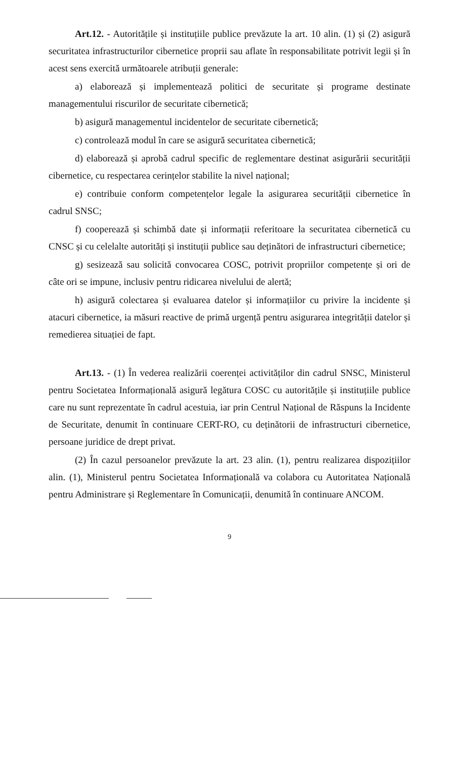Art.12. - Autoritățile și instituțiile publice prevăzute la art. 10 alin. (1) și (2) asigură securitatea infrastructurilor cibernetice proprii sau aflate în responsabilitate potrivit legii și în acest sens exercită următoarele atribuții generale:
a) elaborează și implementează politici de securitate și programe destinate managementului riscurilor de securitate cibernetică;
b) asigură managementul incidentelor de securitate cibernetică;
c) controlează modul în care se asigură securitatea cibernetică;
d) elaborează și aprobă cadrul specific de reglementare destinat asigurării securității cibernetice, cu respectarea cerințelor stabilite la nivel național;
e) contribuie conform competențelor legale la asigurarea securității cibernetice în cadrul SNSC;
f) cooperează și schimbă date și informații referitoare la securitatea cibernetică cu CNSC și cu celelalte autorități și instituții publice sau deținători de infrastructuri cibernetice;
g) sesizează sau solicită convocarea COSC, potrivit propriilor competențe și ori de câte ori se impune, inclusiv pentru ridicarea nivelului de alertă;
h) asigură colectarea și evaluarea datelor și informațiilor cu privire la incidente și atacuri cibernetice, ia măsuri reactive de primă urgență pentru asigurarea integrității datelor și remedierea situației de fapt.
Art.13. - (1) În vederea realizării coerenței activităților din cadrul SNSC, Ministerul pentru Societatea Informațională asigură legătura COSC cu autoritățile și instituțiile publice care nu sunt reprezentate în cadrul acestuia, iar prin Centrul Național de Răspuns la Incidente de Securitate, denumit în continuare CERT-RO, cu deținătorii de infrastructuri cibernetice, persoane juridice de drept privat.
(2) În cazul persoanelor prevăzute la art. 23 alin. (1), pentru realizarea dispozițiilor alin. (1), Ministerul pentru Societatea Informațională va colabora cu Autoritatea Națională pentru Administrare și Reglementare în Comunicații, denumită în continuare ANCOM.
9